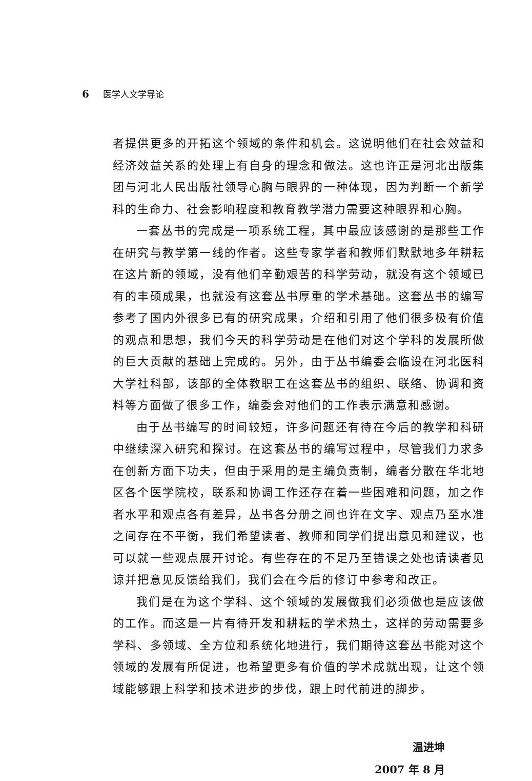6 医学人文学导论
者提供更多的开拓这个领域的条件和机会。这说明他们在社会效益和经济效益关系的处理上有自身的理念和做法。这也许正是河北出版集团与河北人民出版社领导心胸与眼界的一种体现，因为判断一个新学科的生命力、社会影响程度和教育教学潜力需要这种眼界和心胸。
一套丛书的完成是一项系统工程，其中最应该感谢的是那些工作在研究与教学第一线的作者。这些专家学者和教师们默默地多年耕耘在这片新的领域，没有他们辛勤艰苦的科学劳动，就没有这个领域已有的丰硕成果，也就没有这套丛书厚重的学术基础。这套丛书的编写参考了国内外很多已有的研究成果，介绍和引用了他们很多极有价值的观点和思想，我们今天的科学劳动是在他们对这个学科的发展所做的巨大贡献的基础上完成的。另外，由于丛书编委会临设在河北医科大学社科部，该部的全体教职工在这套丛书的组织、联络、协调和资料等方面做了很多工作，编委会对他们的工作表示满意和感谢。
由于丛书编写的时间较短，许多问题还有待在今后的教学和科研中继续深入研究和探讨。在这套丛书的编写过程中，尽管我们力求多在创新方面下功夫，但由于采用的是主编负责制，编者分散在华北地区各个医学院校，联系和协调工作还存在着一些困难和问题，加之作者水平和观点各有差异，丛书各分册之间也许在文字、观点乃至水准之间存在不平衡，我们希望读者、教师和同学们提出意见和建议，也可以就一些观点展开讨论。有些存在的不足乃至错误之处也请读者见谅并把意见反馈给我们，我们会在今后的修订中参考和改正。
我们是在为这个学科、这个领域的发展做我们必须做也是应该做的工作。而这是一片有待开发和耕耘的学术热土，这样的劳动需要多学科、多领域、全方位和系统化地进行，我们期待这套丛书能对这个领域的发展有所促进，也希望更多有价值的学术成就出现，让这个领域能够跟上科学和技术进步的步伐，跟上时代前进的脚步。
温进坤
2007 年 8 月